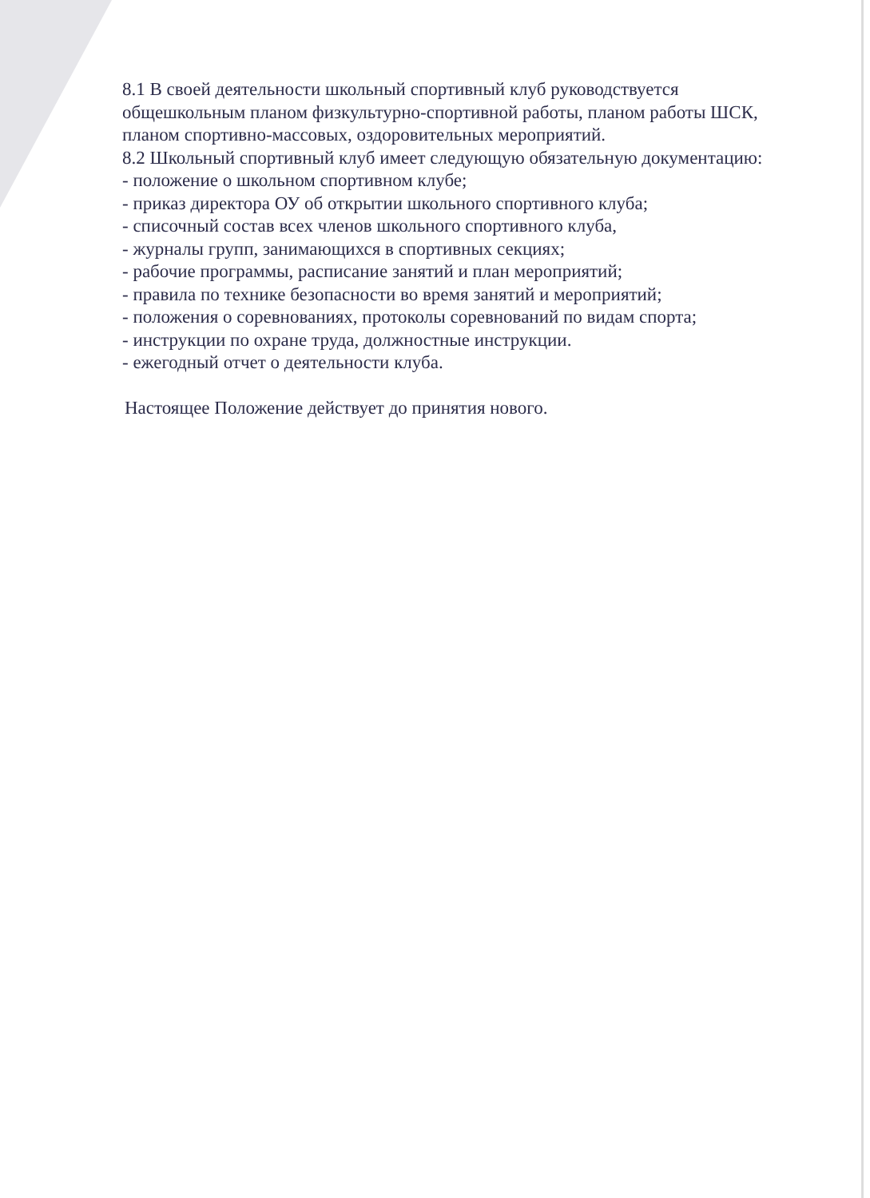8.1 В своей деятельности школьный спортивный клуб руководствуется общешкольным планом физкультурно-спортивной работы, планом работы ШСК, планом спортивно-массовых, оздоровительных мероприятий.
8.2 Школьный спортивный клуб имеет следующую обязательную документацию:
- положение о школьном спортивном клубе;
- приказ директора ОУ об открытии школьного спортивного клуба;
- списочный состав всех членов школьного спортивного клуба,
- журналы групп, занимающихся в спортивных секциях;
- рабочие программы, расписание занятий и план мероприятий;
- правила по технике безопасности во время занятий и мероприятий;
- положения о соревнованиях, протоколы соревнований по видам спорта;
- инструкции по охране труда, должностные инструкции.
- ежегодный отчет о деятельности клуба.
Настоящее Положение действует до принятия нового.